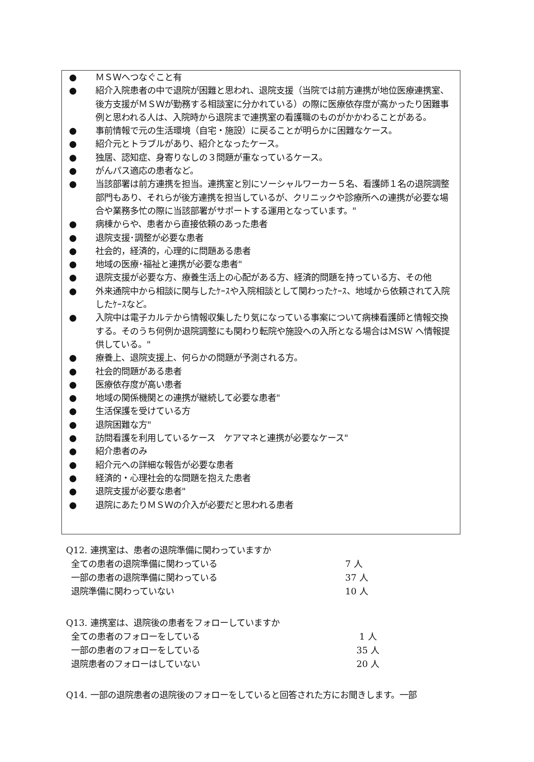● ＭＳＷへつなぐこと有
● 紹介入院患者の中で退院が困難と思われ、退院支援（当院では前方連携が地位医療連携室、後方支援がＭＳＷが勤務する相談室に分かれている）の際に医療依存度が高かったり困難事例と思われる人は、入院時から退院まで連携室の看護職のものがかかわることがある。
● 事前情報で元の生活環境（自宅・施設）に戻ることが明らかに困難なケース。
● 紹介元とトラブルがあり、紹介となったケース。
● 独居、認知症、身寄りなしの３問題が重なっているケース。
● がんパス適応の患者など。
● 当該部署は前方連携を担当。連携室と別にソーシャルワーカー５名、看護師１名の退院調整部門もあり、それらが後方連携を担当しているが、クリニックや診療所への連携が必要な場合や業務多忙の際に当該部署がサポートする運用となっています。"
● 病棟からや、患者から直接依頼のあった患者
● 退院支援･調整が必要な患者
● 社会的，経済的，心理的に問題ある患者
● 地域の医療･福祉と連携が必要な患者"
● 退院支援が必要な方、療養生活上の心配がある方、経済的問題を持っている方、その他
● 外来通院中から相談に関与したｹｰｽや入院相談として関わったｹｰｽ、地域から依頼されて入院したｹｰｽなど。
● 入院中は電子カルテから情報収集したり気になっている事案について病棟看護師と情報交換する。そのうち何例か退院調整にも関わり転院や施設への入所となる場合はMSW へ情報提供している。"
● 療養上、退院支援上、何らかの問題が予測される方。
● 社会的問題がある患者
● 医療依存度が高い患者
● 地域の関係機関との連携が継続して必要な患者"
● 生活保護を受けている方
● 退院困難な方"
● 訪問看護を利用しているケース　ケアマネと連携が必要なケース"
● 紹介患者のみ
● 紹介元への詳細な報告が必要な患者
● 経済的・心理社会的な問題を抱えた患者
● 退院支援が必要な患者"
● 退院にあたりＭＳＷの介入が必要だと思われる患者
Q12. 連携室は、患者の退院準備に関わっていますか
全ての患者の退院準備に関わっている 7 人
一部の患者の退院準備に関わっている 37 人
退院準備に関わっていない 10 人
Q13. 連携室は、退院後の患者をフォローしていますか
全ての患者のフォローをしている 1 人
一部の患者のフォローをしている 35 人
退院患者のフォローはしていない 20 人
Q14. 一部の退院患者の退院後のフォローをしていると回答された方にお聞きします。一部